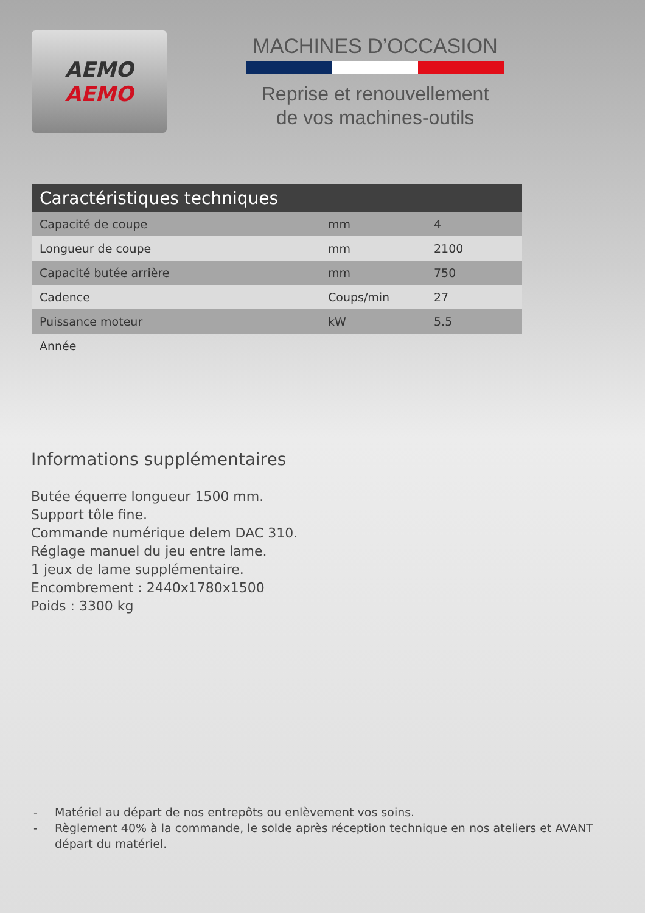AEMO
AEMO
MACHINES D’OCCASION
Reprise et renouvellement
de vos machines-outils
| Caractéristiques techniques | | |
| --- | --- | --- |
| Capacité de coupe | mm | 4 |
| Longueur de coupe | mm | 2100 |
| Capacité butée arrière | mm | 750 |
| Cadence | Coups/min | 27 |
| Puissance moteur | kW | 5.5 |
| Année | | |
Informations supplémentaires
Butée équerre longueur 1500 mm.
Support tôle fine.
Commande numérique delem DAC 310.
Réglage manuel du jeu entre lame.
1 jeux de lame supplémentaire.
Encombrement : 2440x1780x1500
Poids : 3300 kg
- Matériel au départ de nos entrepôts ou enlèvement vos soins.
- Règlement 40% à la commande, le solde après réception technique en nos ateliers et AVANT départ du matériel.